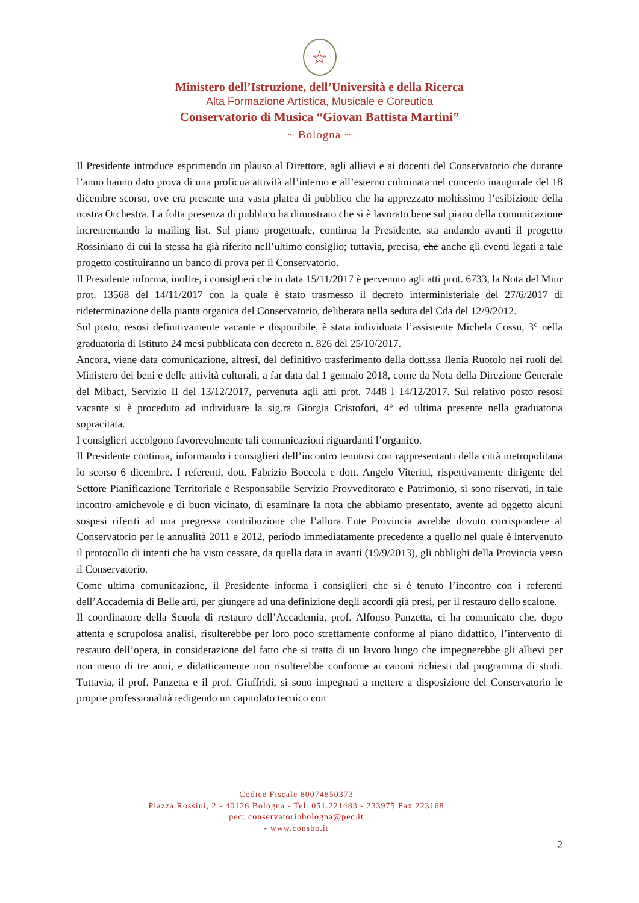☆
Ministero dell’Istruzione, dell’Università e della Ricerca
Alta Formazione Artistica, Musicale e Coreutica
Conservatorio di Musica “Giovan Battista Martini”
~ Bologna ~
Il Presidente introduce esprimendo un plauso al Direttore, agli allievi e ai docenti del Conservatorio che durante l’anno hanno dato prova di una proficua attività all’interno e all’esterno culminata nel concerto inaugurale del 18 dicembre scorso, ove era presente una vasta platea di pubblico che ha apprezzato moltissimo l’esibizione della nostra Orchestra. La folta presenza di pubblico ha dimostrato che si è lavorato bene sul piano della comunicazione incrementando la mailing list. Sul piano progettuale, continua la Presidente, sta andando avanti il progetto Rossiniano di cui la stessa ha già riferito nell’ultimo consiglio; tuttavia, precisa, che anche gli eventi legati a tale progetto costituiranno un banco di prova per il Conservatorio.
Il Presidente informa, inoltre, i consiglieri che in data 15/11/2017 è pervenuto agli atti prot. 6733, la Nota del Miur prot. 13568 del 14/11/2017 con la quale è stato trasmesso il decreto interministeriale del 27/6/2017 di rideterminazione della pianta organica del Conservatorio, deliberata nella seduta del Cda del 12/9/2012.
Sul posto, resosi definitivamente vacante e disponibile, è stata individuata l’assistente Michela Cossu, 3° nella graduatoria di Istituto 24 mesi pubblicata con decreto n. 826 del 25/10/2017.
Ancora, viene data comunicazione, altresì, del definitivo trasferimento della dott.ssa Ilenia Ruotolo nei ruoli del Ministero dei beni e delle attività culturali, a far data dal 1 gennaio 2018, come da Nota della Direzione Generale del Mibact, Servizio II del 13/12/2017, pervenuta agli atti prot. 7448 l 14/12/2017. Sul relativo posto resosi vacante si è proceduto ad individuare la sig.ra Giorgia Cristofori, 4° ed ultima presente nella graduatoria sopracitata.
I consiglieri accolgono favorevolmente tali comunicazioni riguardanti l’organico.
Il Presidente continua, informando i consiglieri dell’incontro tenutosi con rappresentanti della città metropolitana lo scorso 6 dicembre. I referenti, dott. Fabrizio Boccola e dott. Angelo Viteritti, rispettivamente dirigente del Settore Pianificazione Territoriale e Responsabile Servizio Provveditorato e Patrimonio, si sono riservati, in tale incontro amichevole e di buon vicinato, di esaminare la nota che abbiamo presentato, avente ad oggetto alcuni sospesi riferiti ad una pregressa contribuzione che l’allora Ente Provincia avrebbe dovuto corrispondere al Conservatorio per le annualità 2011 e 2012, periodo immediatamente precedente a quello nel quale è intervenuto il protocollo di intenti che ha visto cessare, da quella data in avanti (19/9/2013), gli obblighi della Provincia verso il Conservatorio.
Come ultima comunicazione, il Presidente informa i consiglieri che si è tenuto l’incontro con i referenti dell’Accademia di Belle arti, per giungere ad una definizione degli accordi già presi, per il restauro dello scalone.
Il coordinatore della Scuola di restauro dell’Accademia, prof. Alfonso Panzetta, ci ha comunicato che, dopo attenta e scrupolosa analisi, risulterebbe per loro poco strettamente conforme al piano didattico, l’intervento di restauro dell’opera, in considerazione del fatto che si tratta di un lavoro lungo che impegnerebbe gli allievi per non meno di tre anni, e didatticamente non risulterebbe conforme ai canoni richiesti dal programma di studi. Tuttavia, il prof. Panzetta e il prof. Giuffridi, si sono impegnati a mettere a disposizione del Conservatorio le proprie professionalità redigendo un capitolato tecnico con
Codice Fiscale 80074850373
Piazza Rossini, 2 - 40126 Bologna - Tel. 051.221483 - 233975 Fax 223168
pec: conservatoriobologna@pec.it
- www.consbo.it
2